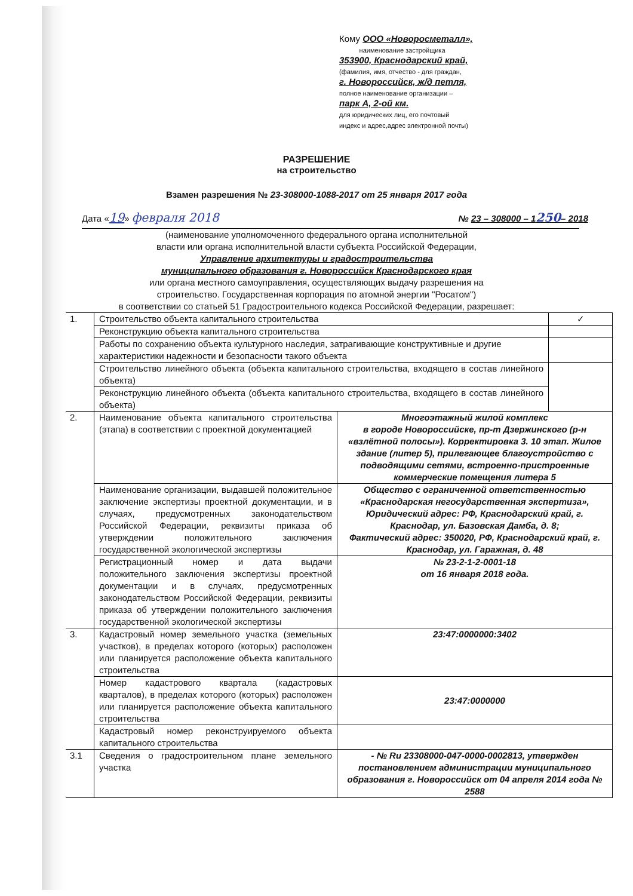Кому ООО «Новоросметалл»,
наименование застройщика
353900, Краснодарский край,
(фамилия, имя, отчество - для граждан,
г. Новороссийск, ж/д петля,
полное наименование организации –
парк А, 2-ой км.
для юридических лиц, его почтовый
индекс и адрес,адрес электронной почты)
РАЗРЕШЕНИЕ
на строительство
Взамен разрешения № 23-308000-1088-2017 от 25 января 2017 года
Дата «19» февраля 2018 № 23 – 308000 – 1250– 2018
(наименование уполномоченного федерального органа исполнительной
власти или органа исполнительной власти субъекта Российской Федерации,
Управление архитектуры и градостроительства
муниципального образования г. Новороссийск Краснодарского края
или органа местного самоуправления, осуществляющих выдачу разрешения на
строительство. Государственная корпорация по атомной энергии "Росатом")
в соответствии со статьей 51 Градостроительного кодекса Российской Федерации, разрешает:
| 1. | Строительство объекта капитального строительства | | ✓ |
| | Реконструкцию объекта капитального строительства | | |
| | Работы по сохранению объекта культурного наследия, затрагивающие конструктивные и другие характеристики надежности и безопасности такого объекта | | |
| | Строительство линейного объекта (объекта капитального строительства, входящего в состав линейного объекта) | | |
| | Реконструкцию линейного объекта (объекта капитального строительства, входящего в состав линейного объекта) | | |
| 2. | Наименование объекта капитального строительства (этапа) в соответствии с проектной документацией | Многоэтажный жилой комплекс в городе Новороссийске, пр-т Дзержинского (р-н «взлётной полосы»). Корректировка 3. 10 этап. Жилое здание (литер 5), прилегающее благоустройство с подводящими сетями, встроенно-пристроенные коммерческие помещения литера 5 | |
| | Наименование организации, выдавшей положительное заключение экспертизы проектной документации, и в случаях, предусмотренных законодательством Российской Федерации, реквизиты приказа об утверждении положительного заключения государственной экологической экспертизы | Общество с ограниченной ответственностью «Краснодарская негосударственная экспертиза», Юридический адрес: РФ, Краснодарский край, г. Краснодар, ул. Базовская Дамба, д. 8; Фактический адрес: 350020, РФ, Краснодарский край, г. Краснодар, ул. Гаражная, д. 48 | |
| | Регистрационный номер и дата выдачи положительного заключения экспертизы проектной документации и в случаях, предусмотренных законодательством Российской Федерации, реквизиты приказа об утверждении положительного заключения государственной экологической экспертизы | № 23-2-1-2-0001-18 от 16 января 2018 года. | |
| 3. | Кадастровый номер земельного участка (земельных участков), в пределах которого (которых) расположен или планируется расположение объекта капитального строительства | 23:47:0000000:3402 | |
| | Номер кадастрового квартала (кадастровых кварталов), в пределах которого (которых) расположен или планируется расположение объекта капитального строительства | 23:47:0000000 | |
| | Кадастровый номер реконструируемого объекта капитального строительства | | |
| 3.1 | Сведения о градостроительном плане земельного участка | - № Ru 23308000-047-0000-0002813, утвержден постановлением администрации муниципального образования г. Новороссийск от 04 апреля 2014 года № 2588 | |